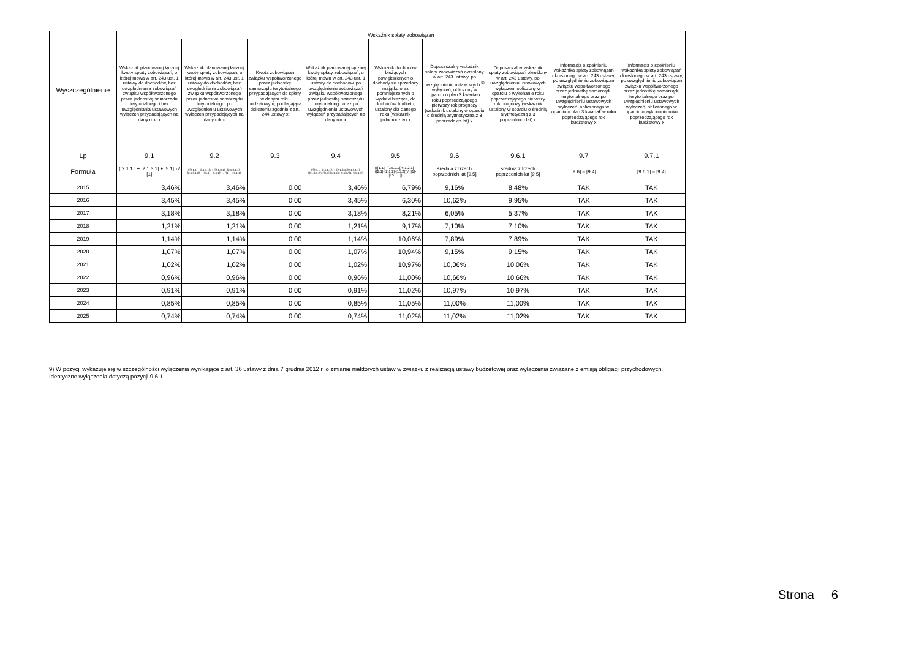| Wyszczególnienie | Wskaźnik spłaty zobowiązań | | | | | | | | |
| --- | --- | --- | --- | --- | --- | --- | --- | --- | --- |
| | Wskaźnik planowanej łącznej kwoty spłaty zobowiązań, o której mowa w art. 243 ust. 1 ustawy do dochodów, bez uwzględnienia zobowiązań związku współtworzonego przez jednostkę samorządu terytorialnego i bez uwzględniania ustawowych wyłączeń przypadających na dany rok. x | Wskaźnik planowanej łącznej kwoty spłaty zobowiązań, o której mowa w art. 243 ust. 1 ustawy do dochodów, bez uwzględnienia zobowiązań związku współtworzonego przez jednostkę samorządu terytorialnego, po uwzględnieniu ustawowych wyłączeń przypadających na dany rok x | Kwota zobowiązań związku współtworzonego przez jednostkę samorządu terytorialnego przypadających do spłaty w danym roku budżetowym, podlegająca doliczeniu zgodnie z art. 244 ustawy x | Wskaźnik planowanej łącznej kwoty spłaty zobowiązań, o której mowa w art. 243 ust. 1 ustawy do dochodów, po uwzględnieniu zobowiązań związku współtworzonego przez jednostkę samorządu terytorialnego oraz po uwzględnieniu ustawowych wyłączeń przypadających na dany rok x | Wskaźnik dochodów bieżących powiększonych o dochody ze sprzedaży majątku oraz pomniejszonych o wydatki bieżące, do dochodów budżetu, ustalony dla danego roku (wskaźnik jednoroczny) x | Dopuszczalny wskaźnik spłaty zobowiązań określony w art. 243 ustawy, po uwzględnieniu ustawowych <sup>9)</sup> wyłączeń, obliczony w oparciu o plan 3 kwartału roku poprzedzającego pierwszy rok prognozy (wskaźnik ustalony w oparciu o średnią arytmetyczną z 3 poprzednich lat) x | Dopuszczalny wskaźnik spłaty zobowiązań określony w art. 243 ustawy, po uwzględnieniu ustawowych wyłączeń, obliczony w oparciu o wykonanie roku poprzedzającego pierwszy rok prognozy (wskaźnik ustalony w oparciu o średnią arytmetyczną z 3 poprzednich lat) x | Informacja o spełnieniu wskaźnika spłaty zobowiązań określonego w art. 243 ustawy, po uwzględnieniu zobowiązań związku współtworzonego przez jednostkę samorządu terytorialnego oraz po uwzględnieniu ustawowych wyłączeń, obliczonego w oparciu o plan 3 kwartałów roku poprzedzającego rok budżetowy x | Informacja o spełnieniu wskaźnika spłaty zobowiązań określonego w art. 243 ustawy, po uwzględnieniu zobowiązań związku współtworzonego przez jednostkę samorządu terytorialnego oraz po uwzględnieniu ustawowych wyłączeń, obliczonego w oparciu o wykonanie roku poprzedzającego rok budżetowy x |
| Lp | 9.1 | 9.2 | 9.3 | 9.4 | 9.5 | 9.6 | 9.6.1 | 9.7 | 9.7.1 |
| Formuła | ([2.1.1.] + [2.1.3.1] + [5.1] ) / [1] | (([2.1.1] - [2.1.1.1]) + ([2.1.3.1] - [2.1.3.1.1] - [2.1.3.1.2]) + ([5.1] - [5.1.1]) ) / ([1] - [15.1.1]) | | (([2.1.1]-[2.1.1.1]) + ([2.1.3.1]-[2.1.3.1.1]-[2.1.3.1.2])+([5.1]-[5.1.1])+[9.5]) /([1]-[15.1.1]) | (([1.1] - [15.1.1])+[1.2.1] - ([2.1]-[2.1.2]-[15.2]))/ ([1]-[15.1.1]) | średnia z trzech poprzednich lat [9.5] | średnia z trzech poprzednich lat [9.5] | [9.6] – [9.4] | [9.6.1] – [9.4] |
| 2015 | 3,46% | 3,46% | 0,00 | 3,46% | 6,79% | 9,16% | 8,48% | TAK | TAK |
| 2016 | 3,45% | 3,45% | 0,00 | 3,45% | 6,30% | 10,62% | 9,95% | TAK | TAK |
| 2017 | 3,18% | 3,18% | 0,00 | 3,18% | 8,21% | 6,05% | 5,37% | TAK | TAK |
| 2018 | 1,21% | 1,21% | 0,00 | 1,21% | 9,17% | 7,10% | 7,10% | TAK | TAK |
| 2019 | 1,14% | 1,14% | 0,00 | 1,14% | 10,06% | 7,89% | 7,89% | TAK | TAK |
| 2020 | 1,07% | 1,07% | 0,00 | 1,07% | 10,94% | 9,15% | 9,15% | TAK | TAK |
| 2021 | 1,02% | 1,02% | 0,00 | 1,02% | 10,97% | 10,06% | 10,06% | TAK | TAK |
| 2022 | 0,96% | 0,96% | 0,00 | 0,96% | 11,00% | 10,66% | 10,66% | TAK | TAK |
| 2023 | 0,91% | 0,91% | 0,00 | 0,91% | 11,02% | 10,97% | 10,97% | TAK | TAK |
| 2024 | 0,85% | 0,85% | 0,00 | 0,85% | 11,05% | 11,00% | 11,00% | TAK | TAK |
| 2025 | 0,74% | 0,74% | 0,00 | 0,74% | 11,02% | 11,02% | 11,02% | TAK | TAK |
9) W pozycji wykazuje się w szczególności wyłączenia wynikające z art. 36 ustawy z dnia 7 grudnia 2012 r. o zmianie niektórych ustaw w związku z realizacją ustawy budżetowej oraz wyłączenia związane z emisją obligacji przychodowych.
Identyczne wyłączenia dotyczą pozycji 9.6.1.
Strona 6